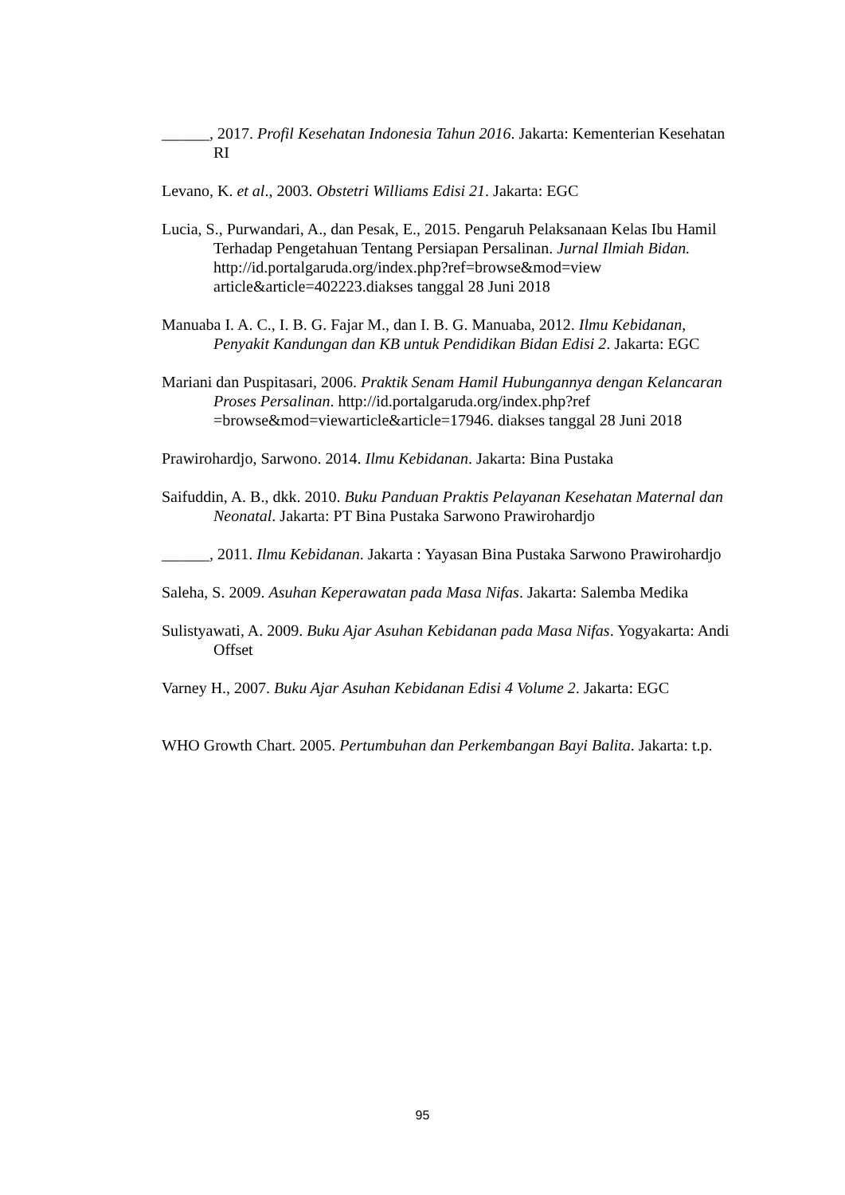______, 2017. Profil Kesehatan Indonesia Tahun 2016. Jakarta: Kementerian Kesehatan RI
Levano, K. et al., 2003. Obstetri Williams Edisi 21. Jakarta: EGC
Lucia, S., Purwandari, A., dan Pesak, E., 2015. Pengaruh Pelaksanaan Kelas Ibu Hamil Terhadap Pengetahuan Tentang Persiapan Persalinan. Jurnal Ilmiah Bidan. http://id.portalgaruda.org/index.php?ref=browse&mod=view article&article=402223.diakses tanggal 28 Juni 2018
Manuaba I. A. C., I. B. G. Fajar M., dan I. B. G. Manuaba, 2012. Ilmu Kebidanan, Penyakit Kandungan dan KB untuk Pendidikan Bidan Edisi 2. Jakarta: EGC
Mariani dan Puspitasari, 2006. Praktik Senam Hamil Hubungannya dengan Kelancaran Proses Persalinan. http://id.portalgaruda.org/index.php?ref =browse&mod=viewarticle&article=17946. diakses tanggal 28 Juni 2018
Prawirohardjo, Sarwono. 2014. Ilmu Kebidanan. Jakarta: Bina Pustaka
Saifuddin, A. B., dkk. 2010. Buku Panduan Praktis Pelayanan Kesehatan Maternal dan Neonatal. Jakarta: PT Bina Pustaka Sarwono Prawirohardjo
______, 2011. Ilmu Kebidanan. Jakarta : Yayasan Bina Pustaka Sarwono Prawirohardjo
Saleha, S. 2009. Asuhan Keperawatan pada Masa Nifas. Jakarta: Salemba Medika
Sulistyawati, A. 2009. Buku Ajar Asuhan Kebidanan pada Masa Nifas. Yogyakarta: Andi Offset
Varney H., 2007. Buku Ajar Asuhan Kebidanan Edisi 4 Volume 2. Jakarta: EGC
WHO Growth Chart. 2005. Pertumbuhan dan Perkembangan Bayi Balita. Jakarta: t.p.
95